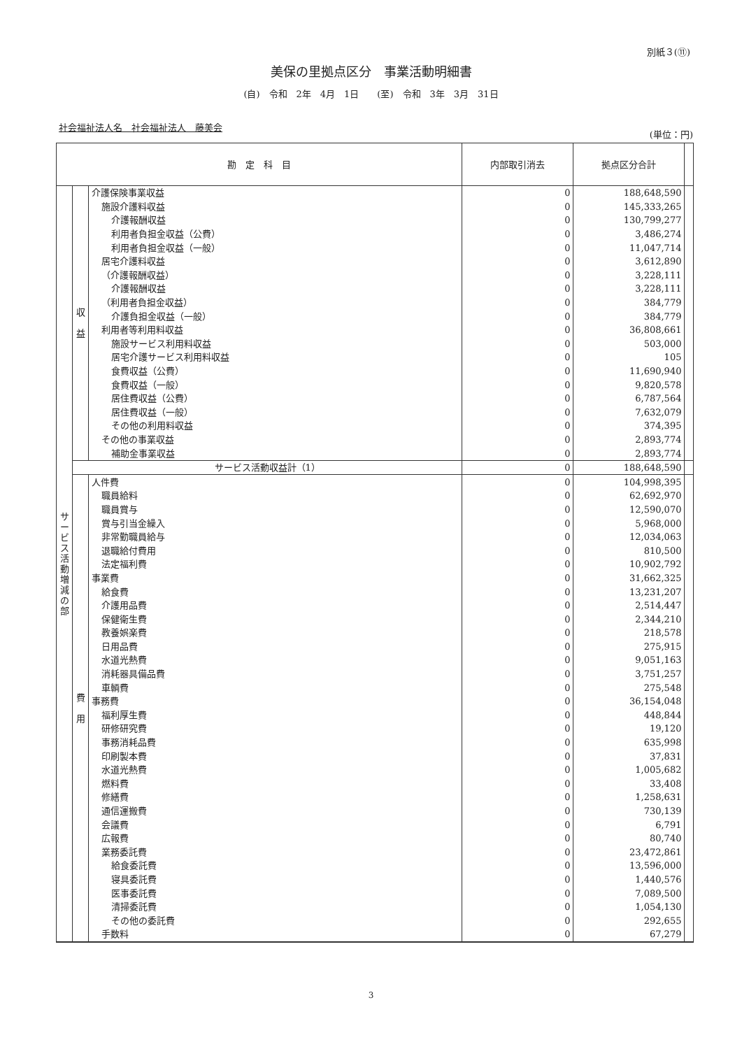別紙３(⑪)
美保の里拠点区分　事業活動明細書
(自)　令和　2年　4月　1日　　(至)　令和　3年　3月　31日
社会福祉法人名　社会福祉法人　藤美会
(単位：円)
| 勘 定 科 目 | | | 内部取引消去 | 拠点区分合計 | |
| --- | --- | --- | --- | --- | --- |
| サ ー ビ ス 活 動 増 減 の 部 | 収 益 | 介護保険事業収益 | 0 | 188,648,590 | |
| | | 施設介護料収益 | 0 | 145,333,265 | |
| | | 介護報酬収益 | 0 | 130,799,277 | |
| | | 利用者負担金収益（公費） | 0 | 3,486,274 | |
| | | 利用者負担金収益（一般） | 0 | 11,047,714 | |
| | | 居宅介護料収益 | 0 | 3,612,890 | |
| | | （介護報酬収益） | 0 | 3,228,111 | |
| | | 介護報酬収益 | 0 | 3,228,111 | |
| | | （利用者負担金収益） | 0 | 384,779 | |
| | | 介護負担金収益（一般） | 0 | 384,779 | |
| | | 利用者等利用料収益 | 0 | 36,808,661 | |
| | | 施設サービス利用料収益 | 0 | 503,000 | |
| | | 居宅介護サービス利用料収益 | 0 | 105 | |
| | | 食費収益（公費） | 0 | 11,690,940 | |
| | | 食費収益（一般） | 0 | 9,820,578 | |
| | | 居住費収益（公費） | 0 | 6,787,564 | |
| | | 居住費収益（一般） | 0 | 7,632,079 | |
| | | その他の利用料収益 | 0 | 374,395 | |
| | | その他の事業収益 | 0 | 2,893,774 | |
| | | 補助金事業収益 | 0 | 2,893,774 | |
| | サービス活動収益計（1） | | 0 | 188,648,590 | |
| | 費 用 | 人件費 | 0 | 104,998,395 | |
| | | 職員給料 | 0 | 62,692,970 | |
| | | 職員賞与 | 0 | 12,590,070 | |
| | | 賞与引当金繰入 | 0 | 5,968,000 | |
| | | 非常勤職員給与 | 0 | 12,034,063 | |
| | | 退職給付費用 | 0 | 810,500 | |
| | | 法定福利費 | 0 | 10,902,792 | |
| | | 事業費 | 0 | 31,662,325 | |
| | | 給食費 | 0 | 13,231,207 | |
| | | 介護用品費 | 0 | 2,514,447 | |
| | | 保健衛生費 | 0 | 2,344,210 | |
| | | 教養娯楽費 | 0 | 218,578 | |
| | | 日用品費 | 0 | 275,915 | |
| | | 水道光熱費 | 0 | 9,051,163 | |
| | | 消耗器具備品費 | 0 | 3,751,257 | |
| | | 車輌費 | 0 | 275,548 | |
| | | 事務費 | 0 | 36,154,048 | |
| | | 福利厚生費 | 0 | 448,844 | |
| | | 研修研究費 | 0 | 19,120 | |
| | | 事務消耗品費 | 0 | 635,998 | |
| | | 印刷製本費 | 0 | 37,831 | |
| | | 水道光熱費 | 0 | 1,005,682 | |
| | | 燃料費 | 0 | 33,408 | |
| | | 修繕費 | 0 | 1,258,631 | |
| | | 通信運搬費 | 0 | 730,139 | |
| | | 会議費 | 0 | 6,791 | |
| | | 広報費 | 0 | 80,740 | |
| | | 業務委託費 | 0 | 23,472,861 | |
| | | 給食委託費 | 0 | 13,596,000 | |
| | | 寝具委託費 | 0 | 1,440,576 | |
| | | 医事委託費 | 0 | 7,089,500 | |
| | | 清掃委託費 | 0 | 1,054,130 | |
| | | その他の委託費 | 0 | 292,655 | |
| | | 手数料 | 0 | 67,279 | |
3